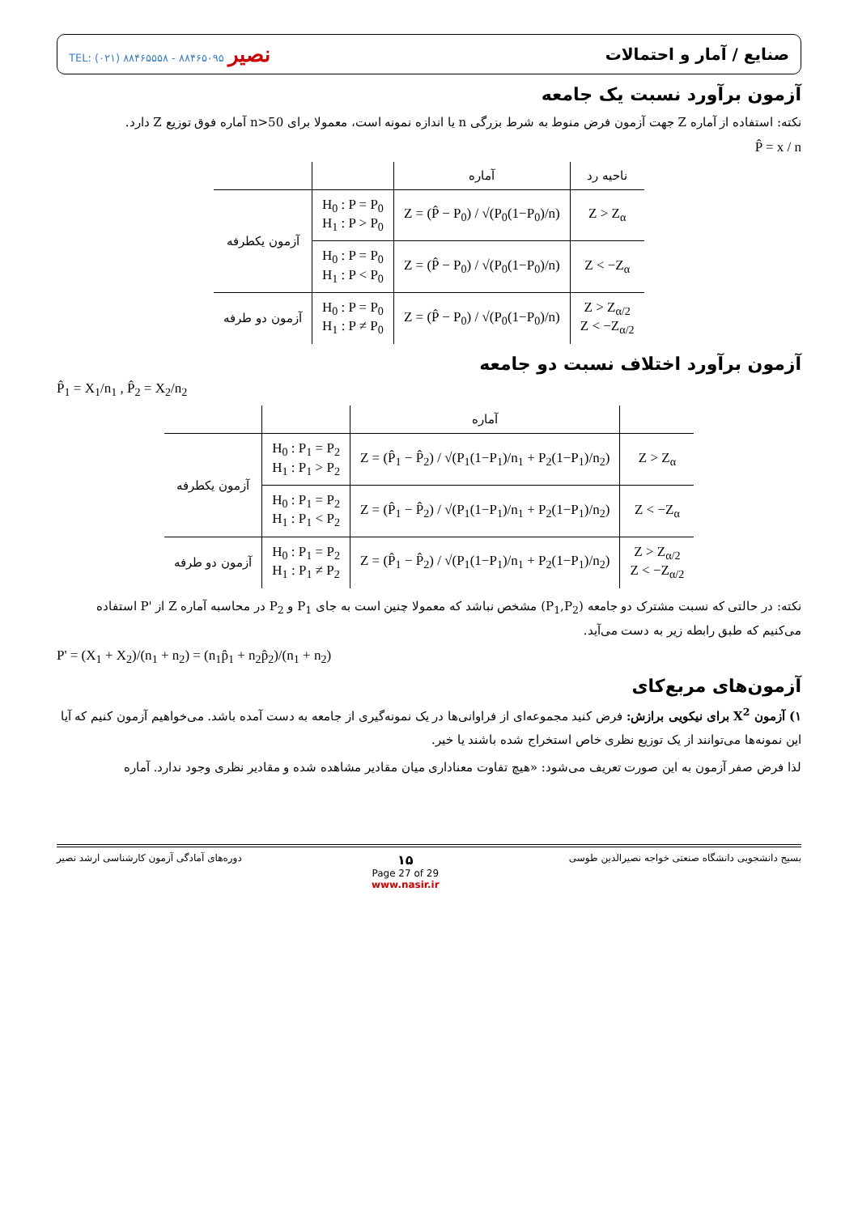صنایع / آمار و احتمالات نصیر TEL: (۰۲۱) ۸۸۴۶۵۵۵۸ - ۸۸۴۶۵۰۹۵
آزمون برآورد نسبت یک جامعه
نکته: استفاده از آماره Z جهت آزمون فرض منوط به شرط بزرگی n یا اندازه نمونه است، معمولا برای n>50 آماره فوق توزیع Z دارد.
P̂ = x / n
| ناحیه رد | آماره | | |
| --- | --- | --- | --- |
| Z > Z<sub>α</sub> | Z = (P̂ − P<sub>0</sub>) / √(P<sub>0</sub>(1−P<sub>0</sub>)/n) | H<sub>0</sub> : P = P<sub>0</sub> H<sub>1</sub> : P > P<sub>0</sub> | آزمون یکطرفه |
| Z < −Z<sub>α</sub> | Z = (P̂ − P<sub>0</sub>) / √(P<sub>0</sub>(1−P<sub>0</sub>)/n) | H<sub>0</sub> : P = P<sub>0</sub> H<sub>1</sub> : P < P<sub>0</sub> | |
| Z > Z<sub>α/2</sub> Z < −Z<sub>α/2</sub> | Z = (P̂ − P<sub>0</sub>) / √(P<sub>0</sub>(1−P<sub>0</sub>)/n) | H<sub>0</sub> : P = P<sub>0</sub> H<sub>1</sub> : P ≠ P<sub>0</sub> | آزمون دو طرفه |
آزمون برآورد اختلاف نسبت دو جامعه
P̂<sub>1</sub> = X<sub>1</sub>/n<sub>1</sub> , P̂<sub>2</sub> = X<sub>2</sub>/n<sub>2</sub>
| | آماره | | |
| --- | --- | --- | --- |
| Z > Z<sub>α</sub> | Z = (P̂<sub>1</sub> − P̂<sub>2</sub>) / √(P<sub>1</sub>(1−P<sub>1</sub>)/n<sub>1</sub> + P<sub>2</sub>(1−P<sub>1</sub>)/n<sub>2</sub>) | H<sub>0</sub> : P<sub>1</sub> = P<sub>2</sub> H<sub>1</sub> : P<sub>1</sub> > P<sub>2</sub> | آزمون یکطرفه |
| Z < −Z<sub>α</sub> | Z = (P̂<sub>1</sub> − P̂<sub>2</sub>) / √(P<sub>1</sub>(1−P<sub>1</sub>)/n<sub>1</sub> + P<sub>2</sub>(1−P<sub>1</sub>)/n<sub>2</sub>) | H<sub>0</sub> : P<sub>1</sub> = P<sub>2</sub> H<sub>1</sub> : P<sub>1</sub> < P<sub>2</sub> | |
| Z > Z<sub>α/2</sub> Z < −Z<sub>α/2</sub> | Z = (P̂<sub>1</sub> − P̂<sub>2</sub>) / √(P<sub>1</sub>(1−P<sub>1</sub>)/n<sub>1</sub> + P<sub>2</sub>(1−P<sub>1</sub>)/n<sub>2</sub>) | H<sub>0</sub> : P<sub>1</sub> = P<sub>2</sub> H<sub>1</sub> : P<sub>1</sub> ≠ P<sub>2</sub> | آزمون دو طرفه |
نکته: در حالتی که نسبت مشترک دو جامعه (P<sub>1</sub>,P<sub>2</sub>) مشخص نباشد که معمولا چنین است به جای P<sub>1</sub> و P<sub>2</sub> در محاسبه آماره Z از 'P استفاده می‌کنیم که طبق رابطه زیر به دست می‌آید.
P' = (X<sub>1</sub> + X<sub>2</sub>)/(n<sub>1</sub> + n<sub>2</sub>) = (n<sub>1</sub>p̂<sub>1</sub> + n<sub>2</sub>p̂<sub>2</sub>)/(n<sub>1</sub> + n<sub>2</sub>)
آزمون‌های مربع‌کای
۱) آزمون X<sup>2</sup> برای نیکویی برازش: فرض کنید مجموعه‌ای از فراوانی‌ها در یک نمونه‌گیری از جامعه به دست آمده باشد. می‌خواهیم آزمون کنیم که آیا این نمونه‌ها می‌توانند از یک توزیع نظری خاص استخراج شده باشند یا خیر.
لذا فرض صفر آزمون به این صورت تعریف می‌شود: «هیچ تفاوت معناداری میان مقادیر مشاهده شده و مقادیر نظری وجود ندارد. آماره
بسیج دانشجویی دانشگاه صنعتی خواجه نصیرالدین طوسی ۱۵
Page 27 of 29
www.nasir.ir دوره‌های آمادگی آزمون کارشناسی ارشد نصیر